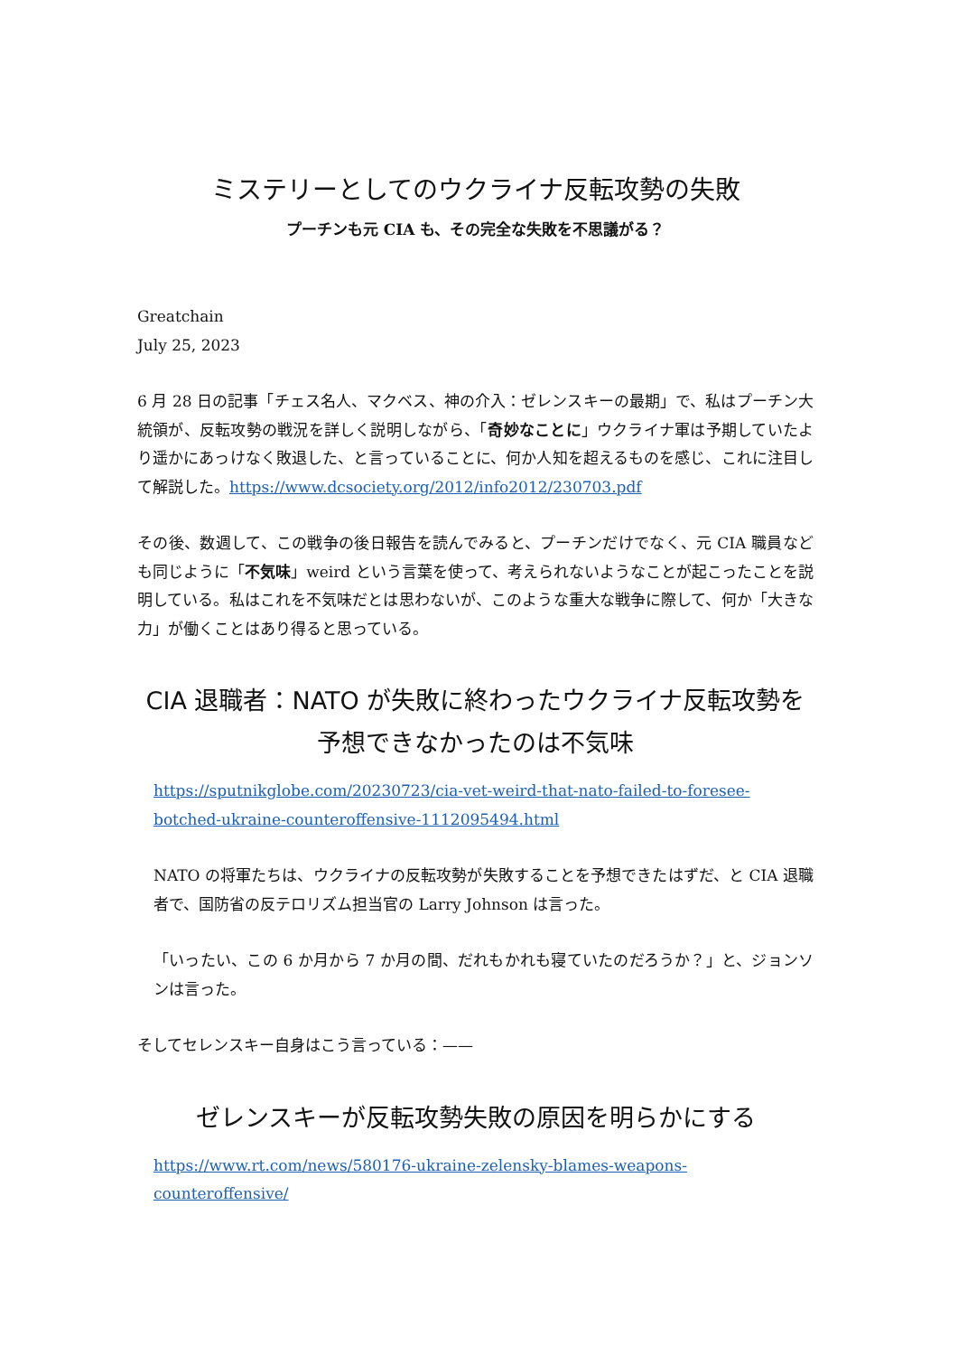ミステリーとしてのウクライナ反転攻勢の失敗
プーチンも元 CIA も、その完全な失敗を不思議がる？
Greatchain
July 25, 2023
6 月 28 日の記事「チェス名人、マクベス、神の介入：ゼレンスキーの最期」で、私はプーチン大統領が、反転攻勢の戦況を詳しく説明しながら、「奇妙なことに」ウクライナ軍は予期していたより遥かにあっけなく敗退した、と言っていることに、何か人知を超えるものを感じ、これに注目して解説した。https://www.dcsociety.org/2012/info2012/230703.pdf
その後、数週して、この戦争の後日報告を読んでみると、プーチンだけでなく、元 CIA 職員なども同じように「不気味」weird という言葉を使って、考えられないようなことが起こったことを説明している。私はこれを不気味だとは思わないが、このような重大な戦争に際して、何か「大きな力」が働くことはあり得ると思っている。
CIA 退職者：NATO が失敗に終わったウクライナ反転攻勢を予想できなかったのは不気味
https://sputnikglobe.com/20230723/cia-vet-weird-that-nato-failed-to-foresee-botched-ukraine-counteroffensive-1112095494.html
NATO の将軍たちは、ウクライナの反転攻勢が失敗することを予想できたはずだ、と CIA 退職者で、国防省の反テロリズム担当官の Larry Johnson は言った。
「いったい、この 6 か月から 7 か月の間、だれもかれも寝ていたのだろうか？」と、ジョンソンは言った。
そしてセレンスキー自身はこう言っている：——
ゼレンスキーが反転攻勢失敗の原因を明らかにする
https://www.rt.com/news/580176-ukraine-zelensky-blames-weapons-counteroffensive/